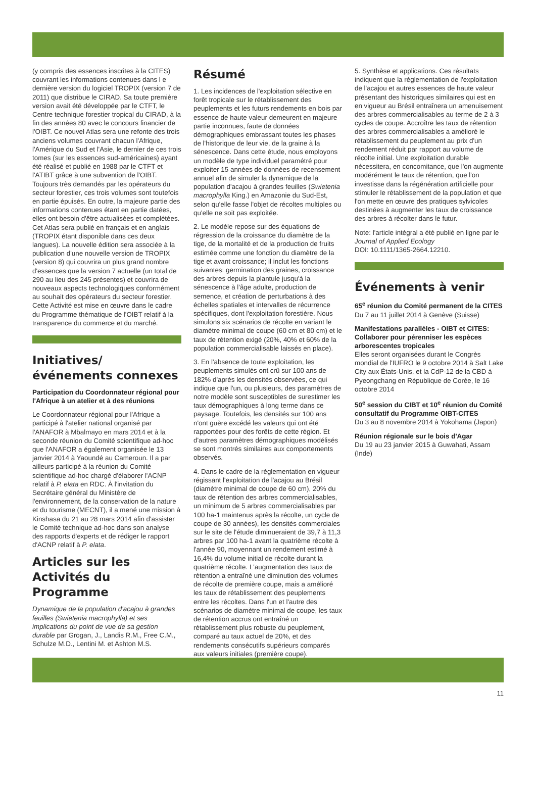(y compris des essences inscrites à la CITES) couvrant les informations contenues dans l e dernière version du logiciel TROPIX (version 7 de 2011) que distribue le CIRAD. Sa toute première version avait été développée par le CTFT, le Centre technique forestier tropical du CIRAD, à la fin des années 80 avec le concours financier de l'OIBT. Ce nouvel Atlas sera une refonte des trois anciens volumes couvrant chacun l'Afrique, l'Amérique du Sud et l'Asie, le dernier de ces trois tomes (sur les essences sud-américaines) ayant été réalisé et publié en 1988 par le CTFT et l'ATIBT grâce à une subvention de l'OIBT. Toujours très demandés par les opérateurs du secteur forestier, ces trois volumes sont toutefois en partie épuisés. En outre, la majeure partie des informations contenues étant en partie datées, elles ont besoin d'être actualisées et complétées. Cet Atlas sera publié en français et en anglais (TROPIX étant disponible dans ces deux langues). La nouvelle édition sera associée à la publication d'une nouvelle version de TROPIX (version 8) qui couvrira un plus grand nombre d'essences que la version 7 actuelle (un total de 290 au lieu des 245 présentes) et couvrira de nouveaux aspects technologiques conformément au souhait des opérateurs du secteur forestier. Cette Activité est mise en œuvre dans le cadre du Programme thématique de l'OIBT relatif à la transparence du commerce et du marché.
Initiatives/événements connexes
Participation du Coordonnateur régional pour l'Afrique à un atelier et à des réunions
Le Coordonnateur régional pour l'Afrique a participé à l'atelier national organisé par l'ANAFOR à Mbalmayo en mars 2014 et à la seconde réunion du Comité scientifique ad-hoc que l'ANAFOR a également organisée le 13 janvier 2014 à Yaoundé au Cameroun. Il a par ailleurs participé à la réunion du Comité scientifique ad-hoc chargé d'élaborer l'ACNP relatif à P. elata en RDC. À l'invitation du Secrétaire général du Ministère de l'environnement, de la conservation de la nature et du tourisme (MECNT), il a mené une mission à Kinshasa du 21 au 28 mars 2014 afin d'assister le Comité technique ad-hoc dans son analyse des rapports d'experts et de rédiger le rapport d'ACNP relatif à P. elata.
Articles sur les Activités du Programme
Dynamique de la population d'acajou à grandes feuilles (Swietenia macrophylla) et ses implications du point de vue de sa gestion durable par Grogan, J., Landis R.M., Free C.M., Schulze M.D., Lentini M. et Ashton M.S.
Résumé
1. Les incidences de l'exploitation sélective en forêt tropicale sur le rétablissement des peuplements et les futurs rendements en bois par essence de haute valeur demeurent en majeure partie inconnues, faute de données démographiques embrassant toutes les phases de l'historique de leur vie, de la graine à la sénescence. Dans cette étude, nous employons un modèle de type individuel paramétré pour exploiter 15 années de données de recensement annuel afin de simuler la dynamique de la population d'acajou à grandes feuilles (Swietenia macrophylla King.) en Amazonie du Sud-Est, selon qu'elle fasse l'objet de récoltes multiples ou qu'elle ne soit pas exploitée.
2. Le modèle repose sur des équations de régression de la croissance du diamètre de la tige, de la mortalité et de la production de fruits estimée comme une fonction du diamètre de la tige et avant croissance; il inclut les fonctions suivantes: germination des graines, croissance des arbres depuis la plantule jusqu'à la sénescence à l'âge adulte, production de semence, et création de perturbations à des échelles spatiales et intervalles de récurrence spécifiques, dont l'exploitation forestière. Nous simulons six scénarios de récolte en variant le diamètre minimal de coupe (60 cm et 80 cm) et le taux de rétention exigé (20%, 40% et 60% de la population commercialisable laissés en place).
3. En l'absence de toute exploitation, les peuplements simulés ont crû sur 100 ans de 182% d'après les densités observées, ce qui indique que l'un, ou plusieurs, des paramètres de notre modèle sont susceptibles de surestimer les taux démographiques à long terme dans ce paysage. Toutefois, les densités sur 100 ans n'ont guère excédé les valeurs qui ont été rapportées pour des forêts de cette région. Et d'autres paramètres démographiques modélisés se sont montrés similaires aux comportements observés.
4. Dans le cadre de la réglementation en vigueur régissant l'exploitation de l'acajou au Brésil (diamètre minimal de coupe de 60 cm), 20% du taux de rétention des arbres commercialisables, un minimum de 5 arbres commercialisables par 100 ha-1 maintenus après la récolte, un cycle de coupe de 30 années), les densités commerciales sur le site de l'étude diminueraient de 39,7 à 11,3 arbres par 100 ha-1 avant la quatrième récolte à l'année 90, moyennant un rendement estimé à 16,4% du volume initial de récolte durant la quatrième récolte. L'augmentation des taux de rétention a entraîné une diminution des volumes de récolte de première coupe, mais a amélioré les taux de rétablissement des peuplements entre les récoltes. Dans l'un et l'autre des scénarios de diamètre minimal de coupe, les taux de rétention accrus ont entraîné un rétablissement plus robuste du peuplement, comparé au taux actuel de 20%, et des rendements consécutifs supérieurs comparés aux valeurs initiales (première coupe).
5. Synthèse et applications. Ces résultats indiquent que la réglementation de l'exploitation de l'acajou et autres essences de haute valeur présentant des historiques similaires qui est en en vigueur au Brésil entraînera un amenuisement des arbres commercialisables au terme de 2 à 3 cycles de coupe. Accroître les taux de rétention des arbres commercialisables a amélioré le rétablissement du peuplement au prix d'un rendement réduit par rapport au volume de récolte initial. Une exploitation durable nécessitera, en concomitance, que l'on augmente modérément le taux de rétention, que l'on investisse dans la régénération artificielle pour stimuler le rétablissement de la population et que l'on mette en œuvre des pratiques sylvicoles destinées à augmenter les taux de croissance des arbres à récolter dans le futur.
Note: l'article intégral a été publié en ligne par le Journal of Applied Ecology
DOI: 10.1111/1365-2664.12210.
Événements à venir
65<sup>e</sup> réunion du Comité permanent de la CITES
Du 7 au 11 juillet 2014 à Genève (Suisse)
Manifestations parallèles - OIBT et CITES: Collaborer pour pérenniser les espèces arborescentes tropicales
Elles seront organisées durant le Congrès mondial de l'IUFRO le 9 octobre 2014 à Salt Lake City aux États-Unis, et la CdP-12 de la CBD à Pyeongchang en République de Corée, le 16 octobre 2014
50<sup>e</sup> session du CIBT et 10<sup>e</sup> réunion du Comité consultatif du Programme OIBT-CITES
Du 3 au 8 novembre 2014 à Yokohama (Japon)
Réunion régionale sur le bois d'Agar
Du 19 au 23 janvier 2015 à Guwahati, Assam (Inde)
11